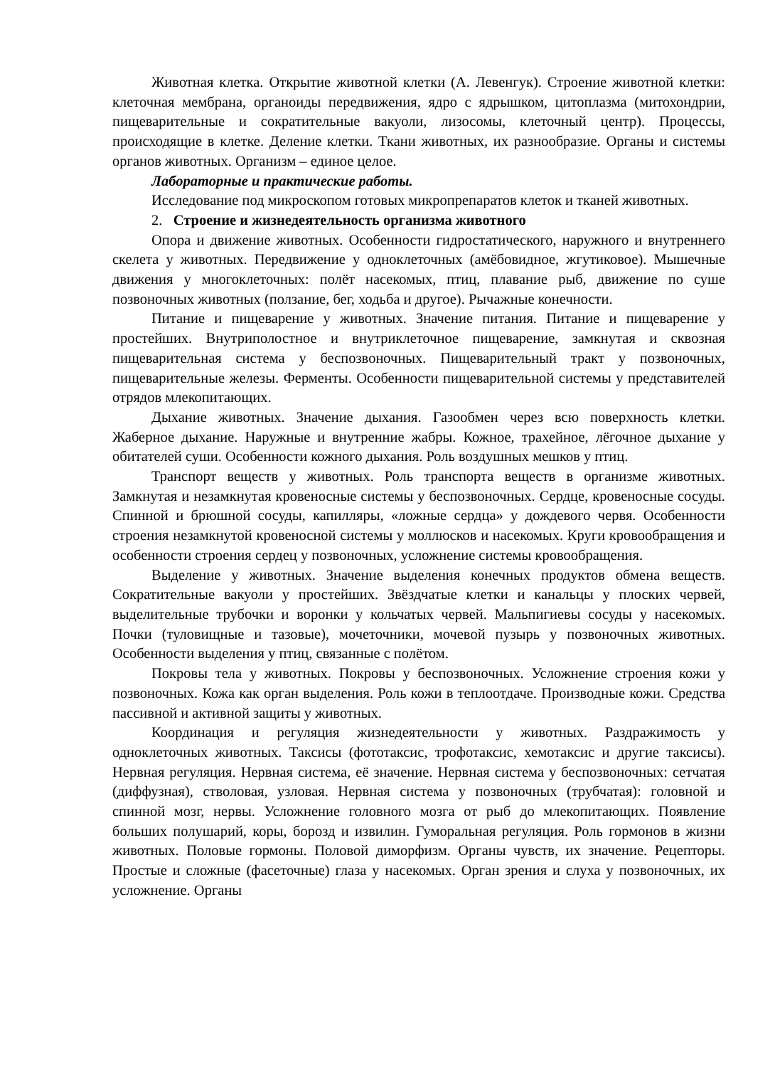Животная клетка. Открытие животной клетки (А. Левенгук). Строение животной клетки: клеточная мембрана, органоиды передвижения, ядро с ядрышком, цитоплазма (митохондрии, пищеварительные и сократительные вакуоли, лизосомы, клеточный центр). Процессы, происходящие в клетке. Деление клетки. Ткани животных, их разнообразие. Органы и системы органов животных. Организм – единое целое.
Лабораторные и практические работы.
Исследование под микроскопом готовых микропрепаратов клеток и тканей животных.
2. Строение и жизнедеятельность организма животного
Опора и движение животных. Особенности гидростатического, наружного и внутреннего скелета у животных. Передвижение у одноклеточных (амёбовидное, жгутиковое). Мышечные движения у многоклеточных: полёт насекомых, птиц, плавание рыб, движение по суше позвоночных животных (ползание, бег, ходьба и другое). Рычажные конечности.
Питание и пищеварение у животных. Значение питания. Питание и пищеварение у простейших. Внутриполостное и внутриклеточное пищеварение, замкнутая и сквозная пищеварительная система у беспозвоночных. Пищеварительный тракт у позвоночных, пищеварительные железы. Ферменты. Особенности пищеварительной системы у представителей отрядов млекопитающих.
Дыхание животных. Значение дыхания. Газообмен через всю поверхность клетки. Жаберное дыхание. Наружные и внутренние жабры. Кожное, трахейное, лёгочное дыхание у обитателей суши. Особенности кожного дыхания. Роль воздушных мешков у птиц.
Транспорт веществ у животных. Роль транспорта веществ в организме животных. Замкнутая и незамкнутая кровеносные системы у беспозвоночных. Сердце, кровеносные сосуды. Спинной и брюшной сосуды, капилляры, «ложные сердца» у дождевого червя. Особенности строения незамкнутой кровеносной системы у моллюсков и насекомых. Круги кровообращения и особенности строения сердец у позвоночных, усложнение системы кровообращения.
Выделение у животных. Значение выделения конечных продуктов обмена веществ. Сократительные вакуоли у простейших. Звёздчатые клетки и канальцы у плоских червей, выделительные трубочки и воронки у кольчатых червей. Мальпигиевы сосуды у насекомых. Почки (туловищные и тазовые), мочеточники, мочевой пузырь у позвоночных животных. Особенности выделения у птиц, связанные с полётом.
Покровы тела у животных. Покровы у беспозвоночных. Усложнение строения кожи у позвоночных. Кожа как орган выделения. Роль кожи в теплоотдаче. Производные кожи. Средства пассивной и активной защиты у животных.
Координация и регуляция жизнедеятельности у животных. Раздражимость у одноклеточных животных. Таксисы (фототаксис, трофотаксис, хемотаксис и другие таксисы). Нервная регуляция. Нервная система, её значение. Нервная система у беспозвоночных: сетчатая (диффузная), стволовая, узловая. Нервная система у позвоночных (трубчатая): головной и спинной мозг, нервы. Усложнение головного мозга от рыб до млекопитающих. Появление больших полушарий, коры, борозд и извилин. Гуморальная регуляция. Роль гормонов в жизни животных. Половые гормоны. Половой диморфизм. Органы чувств, их значение. Рецепторы. Простые и сложные (фасеточные) глаза у насекомых. Орган зрения и слуха у позвоночных, их усложнение. Органы